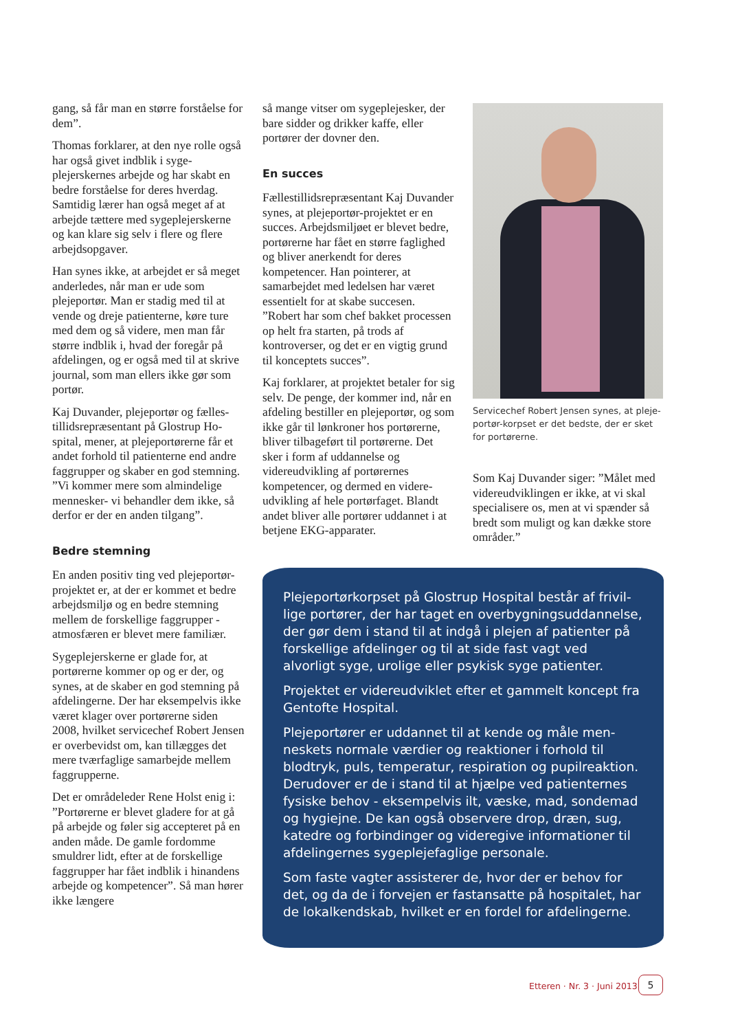gang, så får man en større forståelse for dem”.
Thomas forklarer, at den nye rolle også har også givet indblik i syge­plejerskernes arbejde og har skabt en bedre forståelse for deres hver­dag. Samtidig lærer han også meget af at arbejde tættere med sygeplejer­skerne og kan klare sig selv i flere og flere arbejdsopgaver.
Han synes ikke, at arbejdet er så meget anderledes, når man er ude som plejeportør. Man er stadig med til at vende og dreje patienterne, køre ture med dem og så videre, men man får større indblik i, hvad der foregår på afdelingen, og er også med til at skrive journal, som man ellers ikke gør som portør.
Kaj Duvander, plejeportør og fælles­tillidsrepræsentant på Glostrup Ho­spital, mener, at plejeportørerne får et andet forhold til patienterne end andre faggrupper og skaber en god stemning. ”Vi kommer mere som al­mindelige mennesker- vi behandler dem ikke, så derfor er der en anden tilgang”.
Bedre stemning
En anden positiv ting ved plejepor­tør-projektet er, at der er kommet et bedre arbejdsmiljø og en bedre stemning mellem de forskellige faggrupper - atmosfæren er blevet mere familiær.
Sygeplejerskerne er glade for, at portørerne kommer op og er der, og synes, at de skaber en god stemning på afdelingerne. Der har eksempel­vis ikke været klager over portørerne siden 2008, hvilket servicechef Ro­bert Jensen er overbevidst om, kan tillægges det mere tværfaglige sam­arbejde mellem faggrupperne.
Det er områdeleder Rene Holst enig i: ”Portørerne er blevet gladere for at gå på arbejde og føler sig accep­teret på en anden måde. De gamle fordomme smuldrer lidt, efter at de forskellige faggrupper har fået ind­blik i hinandens arbejde og kompe­tencer”. Så man hører ikke længere
så mange vitser om sygeplejesker, der bare sidder og drikker kaffe, eller portører der dovner den.
En succes
Fællestillidsrepræsentant Kaj Du­vander synes, at plejeportør-projek­tet er en succes. Arbejdsmiljøet er blevet bedre, portørerne har fået en større faglighed og bliver anerkendt for deres kompetencer. Han poin­terer, at samarbejdet med ledelsen har været essentielt for at skabe suc­cesen. ”Robert har som chef bak­ket processen op helt fra starten, på trods af kontroverser, og det er en vigtig grund til konceptets succes”.
Kaj forklarer, at projektet betaler for sig selv. De penge, der kommer ind, når en afdeling bestiller en plejepor­tør, og som ikke går til lønkroner hos portørerne, bliver tilbageført til por­tørerne. Det sker i form af uddannel­se og videreudvikling af portørernes kompetencer, og dermed en videre­udvikling af hele portørfaget. Blandt andet bliver alle portører uddannet i at betjene EKG-apparater.
Servicechef Robert Jensen synes, at pleje­portør-korpset er det bedste, der er sket for portørerne.
Som Kaj Duvander siger: ”Må­let med videreudviklingen er ikke, at vi skal specialisere os, men at vi spænder så bredt som muligt og kan dække store områder.”
Plejeportørkorpset på Glostrup Hospital består af frivil­lige portører, der har taget en overbygningsuddannelse, der gør dem i stand til at indgå i plejen af patienter på forskellige afdelinger og til at side fast vagt ved alvorligt syge, urolige eller psykisk syge patienter.
Projektet er videreudviklet efter et gammelt koncept fra Gentofte Hospital.
Plejeportører er uddannet til at kende og måle men­neskets normale værdier og reaktioner i forhold til blodtryk, puls, temperatur, respiration og pupilreaktion. Derudover er de i stand til at hjælpe ved patienternes fysiske behov - eksempelvis ilt, væske, mad, sondemad og hygiejne. De kan også observere drop, dræn, sug, katedre og forbindinger og videregive informationer til afdelingernes sygeplejefaglige personale.
Som faste vagter assisterer de, hvor der er behov for det, og da de i forvejen er fastansatte på hospitalet, har de lokalkendskab, hvilket er en fordel for afdelingerne.
Etteren · Nr. 3 · Juni 2013 5